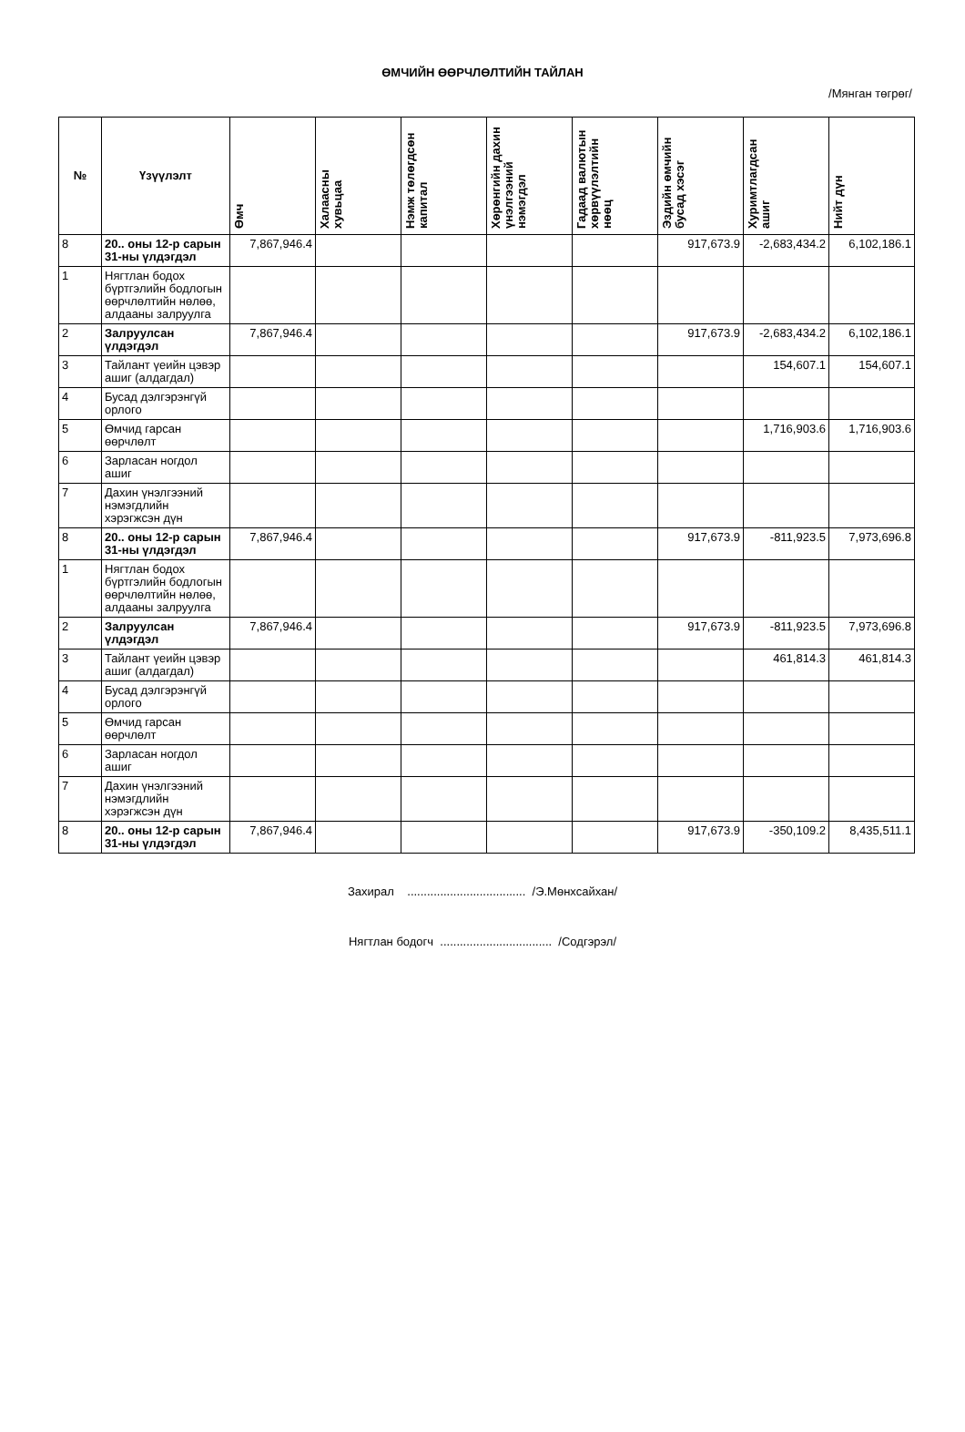ӨМЧИЙН ӨӨРЧЛӨЛТИЙН ТАЙЛАН
/Мянган төгрөг/
| № | Үзүүлэлт | Өмч | Халаасны хувьцаа | Нэмж төлөгдсөн капитал | Хөрөнгийн дахин үнэлгээний нэмэгдэл | Гадаад валютын хөрвүүлэлтийн нөөц | Эздийн өмчийн бусад хэсэг | Хуримтлагдсан ашиг | Нийт дүн |
| --- | --- | --- | --- | --- | --- | --- | --- | --- | --- |
| 8 | 20.. оны 12-р сарын 31-ны үлдэгдэл | 7,867,946.4 | | | | | 917,673.9 | -2,683,434.2 | 6,102,186.1 |
| 1 | Нягтлан бодох бүртгэлийн бодлогын өөрчлөлтийн нөлөө, алдааны залруулга | | | | | | | | |
| 2 | Залруулсан үлдэгдэл | 7,867,946.4 | | | | | 917,673.9 | -2,683,434.2 | 6,102,186.1 |
| 3 | Тайлант үеийн цэвэр ашиг (алдагдал) | | | | | | | 154,607.1 | 154,607.1 |
| 4 | Бусад дэлгэрэнгүй орлого | | | | | | | | |
| 5 | Өмчид гарсан өөрчлөлт | | | | | | | 1,716,903.6 | 1,716,903.6 |
| 6 | Зарласан ногдол ашиг | | | | | | | | |
| 7 | Дахин үнэлгээний нэмэгдлийн хэрэгжсэн дүн | | | | | | | | |
| 8 | 20.. оны 12-р сарын 31-ны үлдэгдэл | 7,867,946.4 | | | | | 917,673.9 | -811,923.5 | 7,973,696.8 |
| 1 | Нягтлан бодох бүртгэлийн бодлогын өөрчлөлтийн нөлөө, алдааны залруулга | | | | | | | | |
| 2 | Залруулсан үлдэгдэл | 7,867,946.4 | | | | | 917,673.9 | -811,923.5 | 7,973,696.8 |
| 3 | Тайлант үеийн цэвэр ашиг (алдагдал) | | | | | | | 461,814.3 | 461,814.3 |
| 4 | Бусад дэлгэрэнгүй орлого | | | | | | | | |
| 5 | Өмчид гарсан өөрчлөлт | | | | | | | | |
| 6 | Зарласан ногдол ашиг | | | | | | | | |
| 7 | Дахин үнэлгээний нэмэгдлийн хэрэгжсэн дүн | | | | | | | | |
| 8 | 20.. оны 12-р сарын 31-ны үлдэгдэл | 7,867,946.4 | | | | | 917,673.9 | -350,109.2 | 8,435,511.1 |
Захирал .................................... /Э.Мөнхсайхан/
Нягтлан бодогч .................................. /Содгэрэл/